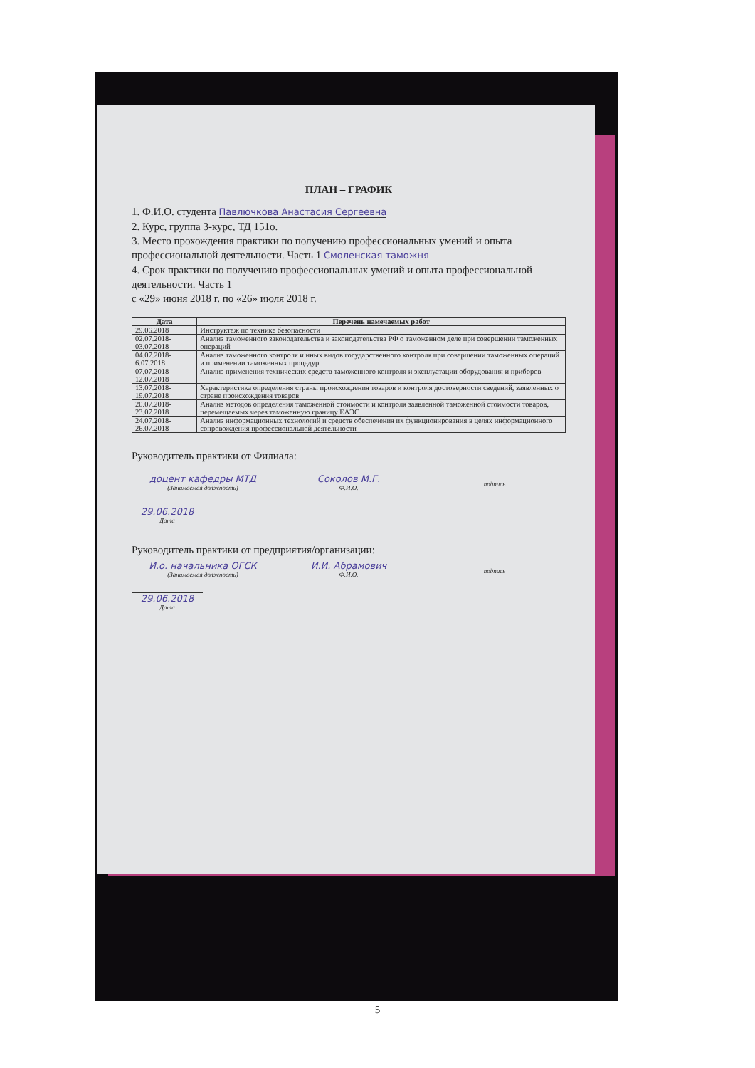ПЛАН – ГРАФИК
1. Ф.И.О. студента Павлючкова Анастасия Сергеевна
2. Курс, группа 3-курс, ТД 151о.
3. Место прохождения практики по получению профессиональных умений и опыта профессиональной деятельности. Часть 1 Смоленская таможня
4. Срок практики по получению профессиональных умений и опыта профессиональной деятельности. Часть 1
с «29» июня 2018 г. по «26» июля 2018 г.
| Дата | Перечень намечаемых работ |
| --- | --- |
| 29.06.2018 | Инструктаж по технике безопасности |
| 02.07.2018-03.07.2018 | Анализ таможенного законодательства и законодательства РФ о таможенном деле при совершении таможенных операций |
| 04.07.2018-6.07.2018 | Анализ таможенного контроля и иных видов государственного контроля при совершении таможенных операций и применении таможенных процедур |
| 07.07.2018-12.07.2018 | Анализ применения технических средств таможенного контроля и эксплуатации оборудования и приборов |
| 13.07.2018-19.07.2018 | Характеристика определения страны происхождения товаров и контроля достоверности сведений, заявленных о стране происхождения товаров |
| 20.07.2018-23.07.2018 | Анализ методов определения таможенной стоимости и контроля заявленной таможенной стоимости товаров, перемещаемых через таможенную границу ЕАЭС |
| 24.07.2018-26.07.2018 | Анализ информационных технологий и средств обеспечения их функционирования в целях информационного сопровождения профессиональной деятельности |
Руководитель практики от Филиала:
доцент кафедры МТД
(Занимаемая должность)
Соколов М.Г.
Ф.И.О.
подпись
29.06.2018
Дата
Руководитель практики от предприятия/организации:
И.о. начальника ОГСК
(Занимаемая должность)
И.И. Абрамович
Ф.И.О.
подпись
29.06.2018
Дата
5